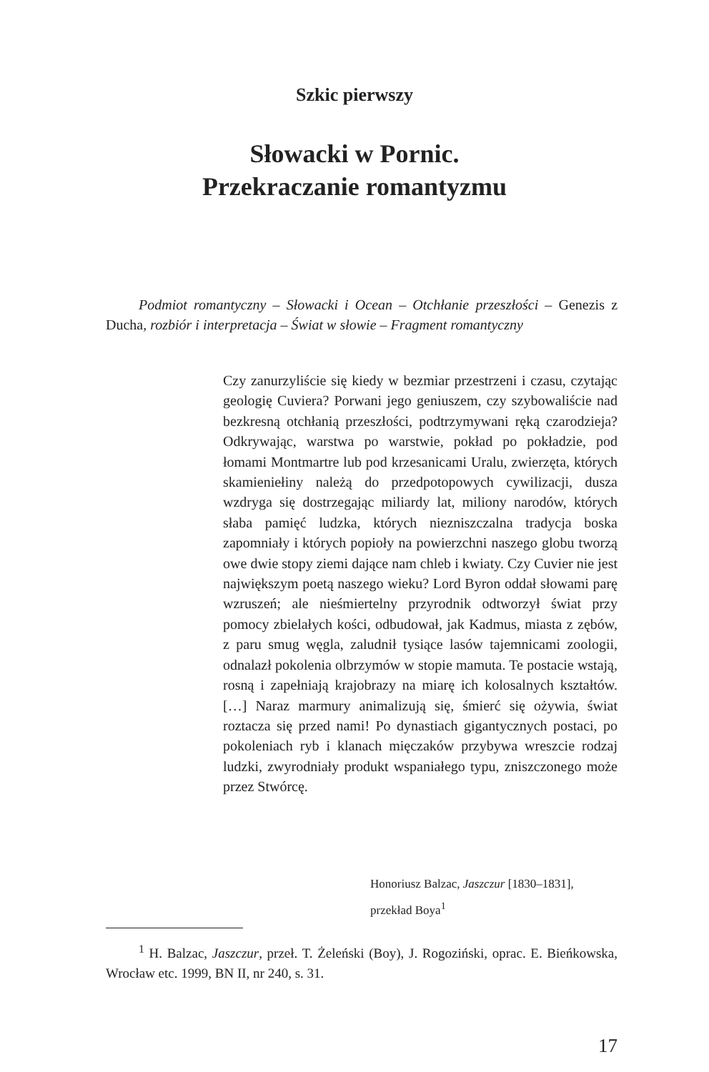Szkic pierwszy
Słowacki w Pornic.
Przekraczanie romantyzmu
Podmiot romantyczny – Słowacki i Ocean – Otchłanie przeszłości – Genezis z Ducha, rozbiór i interpretacja – Świat w słowie – Fragment romantyczny
Czy zanurzyliście się kiedy w bezmiar przestrzeni i czasu, czytając geologię Cuviera? Porwani jego geniuszem, czy szybowaliście nad bezkresną otchłanią przeszłości, podtrzymywani ręką czarodzieja? Odkrywając, warstwa po warstwie, pokład po pokładzie, pod łomami Montmartre lub pod krzesanicami Uralu, zwierzęta, których skamieniełiny należą do przedpotopowych cywilizacji, dusza wzdryga się dostrzegając miliardy lat, miliony narodów, których słaba pamięć ludzka, których niezniszczalna tradycja boska zapomniały i których popioły na powierzchni naszego globu tworzą owe dwie stopy ziemi dające nam chleb i kwiaty. Czy Cuvier nie jest największym poetą naszego wieku? Lord Byron oddał słowami parę wzruszeń; ale nieśmiertelny przyrodnik odtworzył świat przy pomocy zbielałych kości, odbudował, jak Kadmus, miasta z zębów, z paru smug węgla, zaludnił tysiące lasów tajemnicami zoologii, odnalazł pokolenia olbrzymów w stopie mamuta. Te postacie wstają, rosną i zapełniają krajobrazy na miarę ich kolosalnych kształtów. […] Naraz marmury animalizują się, śmierć się ożywia, świat roztacza się przed nami! Po dynastiach gigantycznych postaci, po pokoleniach ryb i klanach mięczaków przybywa wreszcie rodzaj ludzki, zwyrodniały produkt wspaniałego typu, zniszczonego może przez Stwórcę.
Honoriusz Balzac, Jaszczur [1830–1831],
przekład Boya<sup>1</sup>
<sup>1</sup> H. Balzac, Jaszczur, przeł. T. Żeleński (Boy), J. Rogoziński, oprac. E. Bieńkowska, Wrocław etc. 1999, BN II, nr 240, s. 31.
17